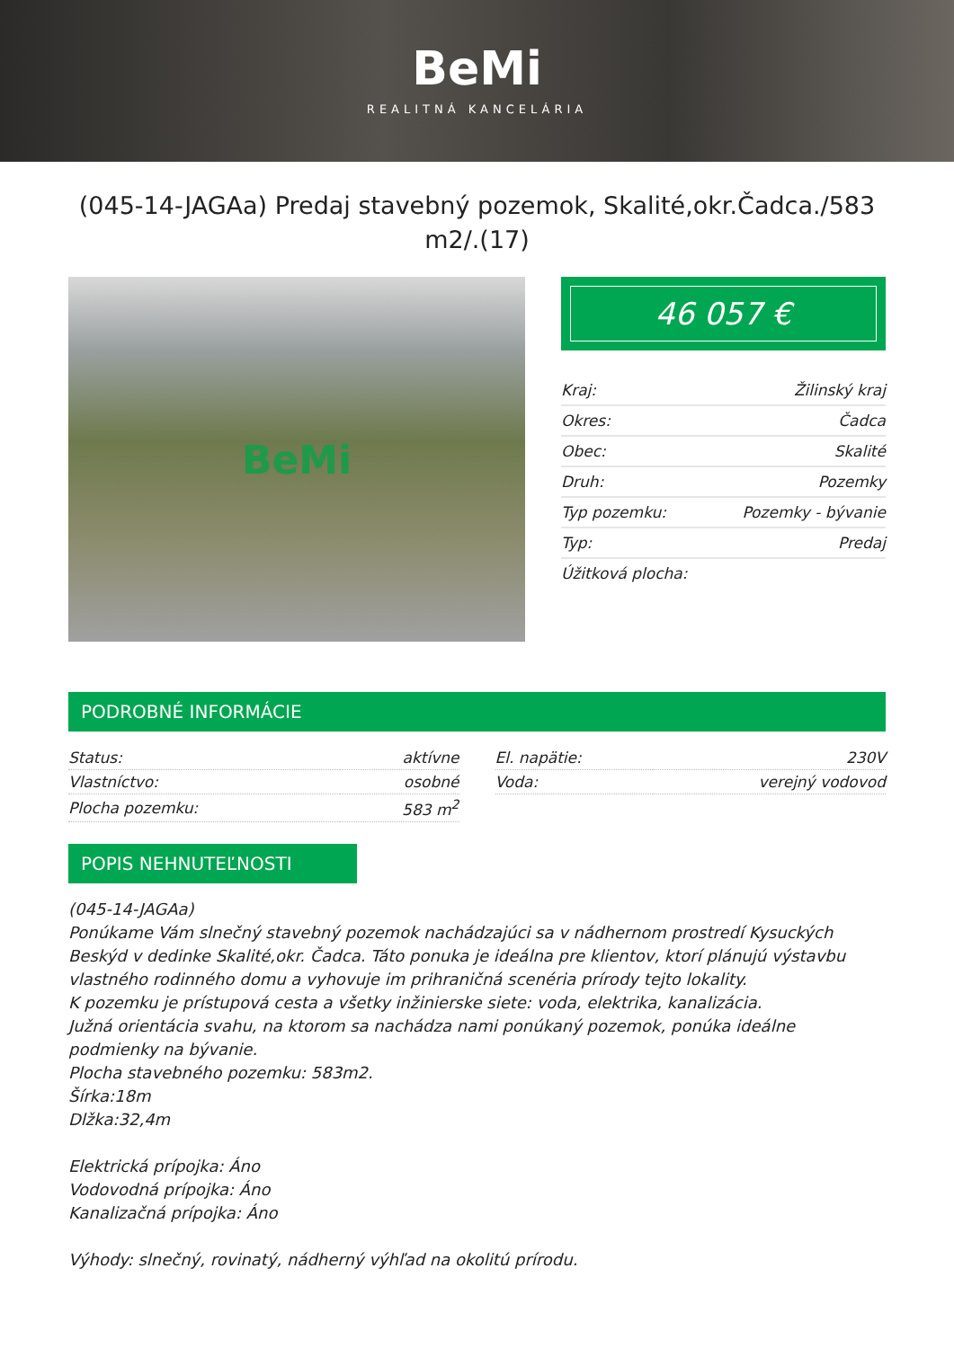BeMi
REALITNÁ KANCELÁRIA
(045-14-JAGAa) Predaj stavebný pozemok, Skalité,okr.Čadca./583 m2/.(17)
BeMi
46 057 €
| Kraj: | Žilinský kraj |
| Okres: | Čadca |
| Obec: | Skalité |
| Druh: | Pozemky |
| Typ pozemku: | Pozemky - bývanie |
| Typ: | Predaj |
| Úžitková plocha: | |
PODROBNÉ INFORMÁCIE
| Status: | aktívne |
| Vlastníctvo: | osobné |
| Plocha pozemku: | 583 m<sup>2</sup> |
| El. napätie: | 230V |
| Voda: | verejný vodovod |
POPIS NEHNUTEĽNOSTI
(045-14-JAGAa)
Ponúkame Vám slnečný stavebný pozemok nachádzajúci sa v nádhernom prostredí Kysuckých Beskýd v dedinke Skalité,okr. Čadca. Táto ponuka je ideálna pre klientov, ktorí plánujú výstavbu vlastného rodinného domu a vyhovuje im prihraničná scenéria prírody tejto lokality.
K pozemku je prístupová cesta a všetky inžinierske siete: voda, elektrika, kanalizácia.
Južná orientácia svahu, na ktorom sa nachádza nami ponúkaný pozemok, ponúka ideálne podmienky na bývanie.
Plocha stavebného pozemku: 583m2.
Šírka:18m
Dlžka:32,4m
Elektrická prípojka: Áno
Vodovodná prípojka: Áno
Kanalizačná prípojka: Áno
Výhody: slnečný, rovinatý, nádherný výhľad na okolitú prírodu.